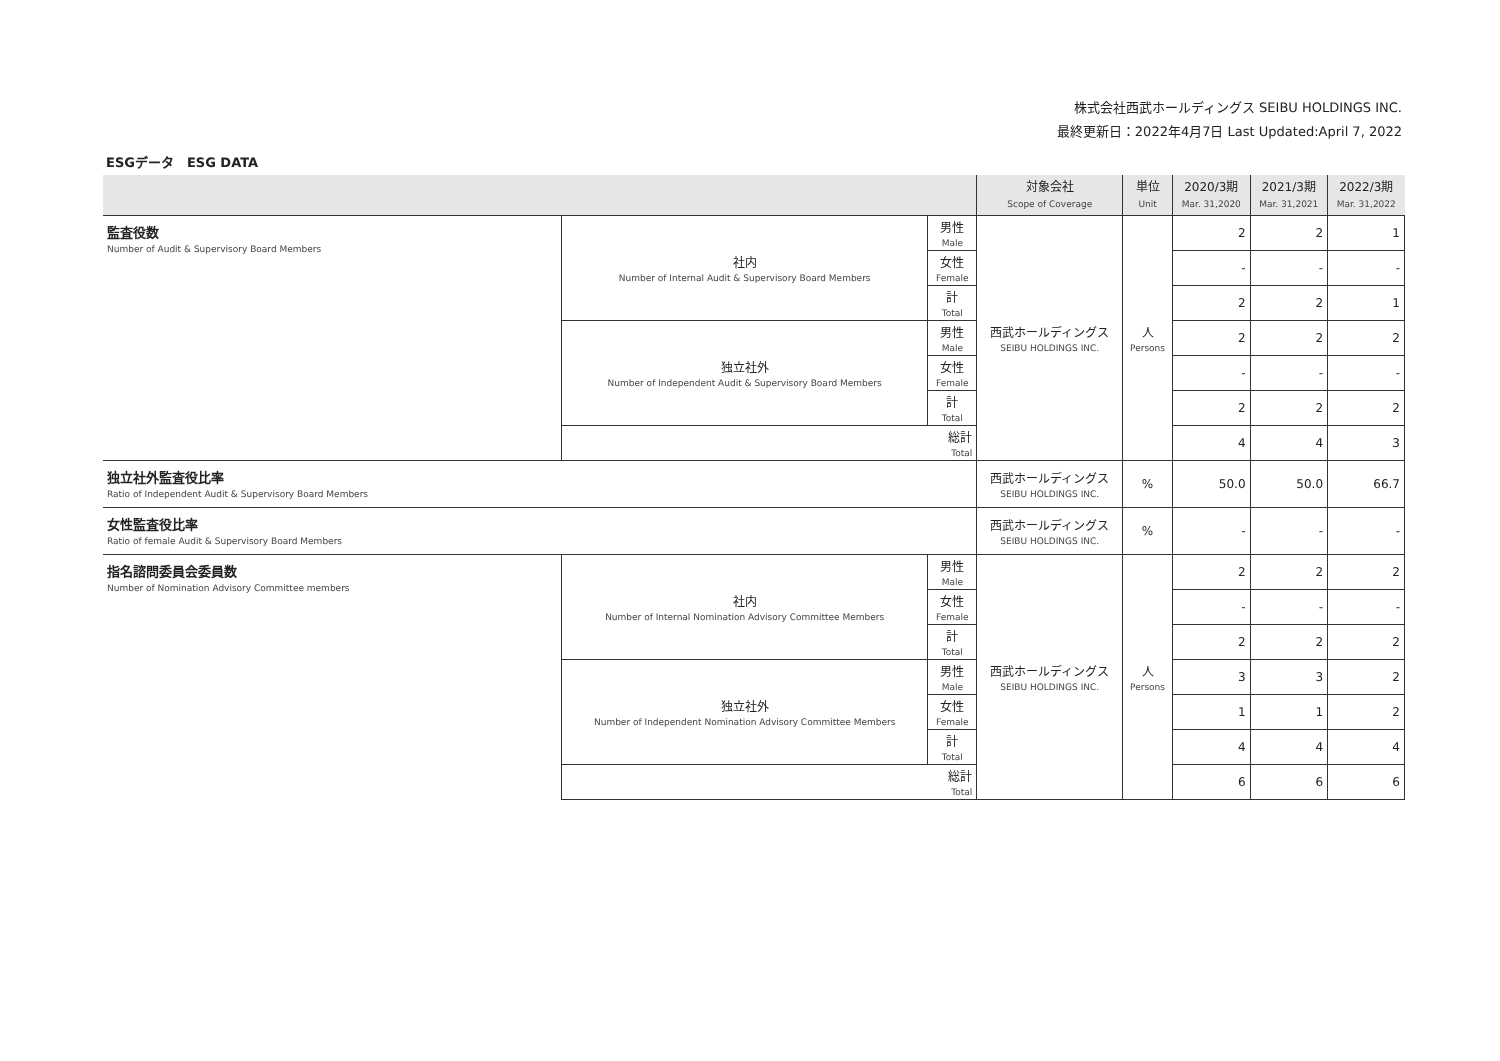株式会社西武ホールディングス SEIBU HOLDINGS INC.
最終更新日：2022年4月7日 Last Updated:April 7, 2022
ESGデータ　ESG DATA
| | | | 対象会社 Scope of Coverage | 単位 Unit | 2020/3期 Mar. 31,2020 | 2021/3期 Mar. 31,2021 | 2022/3期 Mar. 31,2022 |
| --- | --- | --- | --- | --- | --- | --- | --- |
| 監査役数 Number of Audit & Supervisory Board Members | 社内 Number of Internal Audit & Supervisory Board Members | 男性 Male | 西武ホールディングス SEIBU HOLDINGS INC. | 人 Persons | 2 | 2 | 1 |
| | | 女性 Female | | | - | - | - |
| | | 計 Total | | | 2 | 2 | 1 |
| | 独立社外 Number of Independent Audit & Supervisory Board Members | 男性 Male | | | 2 | 2 | 2 |
| | | 女性 Female | | | - | - | - |
| | | 計 Total | | | 2 | 2 | 2 |
| | 総計 Total | | | | 4 | 4 | 3 |
| 独立社外監査役比率 Ratio of Independent Audit & Supervisory Board Members | | | 西武ホールディングス SEIBU HOLDINGS INC. | % | 50.0 | 50.0 | 66.7 |
| 女性監査役比率 Ratio of female Audit & Supervisory Board Members | | | 西武ホールディングス SEIBU HOLDINGS INC. | % | - | - | - |
| 指名諮問委員会委員数 Number of Nomination Advisory Committee members | 社内 Number of Internal Nomination Advisory Committee Members | 男性 Male | 西武ホールディングス SEIBU HOLDINGS INC. | 人 Persons | 2 | 2 | 2 |
| | | 女性 Female | | | - | - | - |
| | | 計 Total | | | 2 | 2 | 2 |
| | 独立社外 Number of Independent Nomination Advisory Committee Members | 男性 Male | | | 3 | 3 | 2 |
| | | 女性 Female | | | 1 | 1 | 2 |
| | | 計 Total | | | 4 | 4 | 4 |
| | 総計 Total | | | | 6 | 6 | 6 |